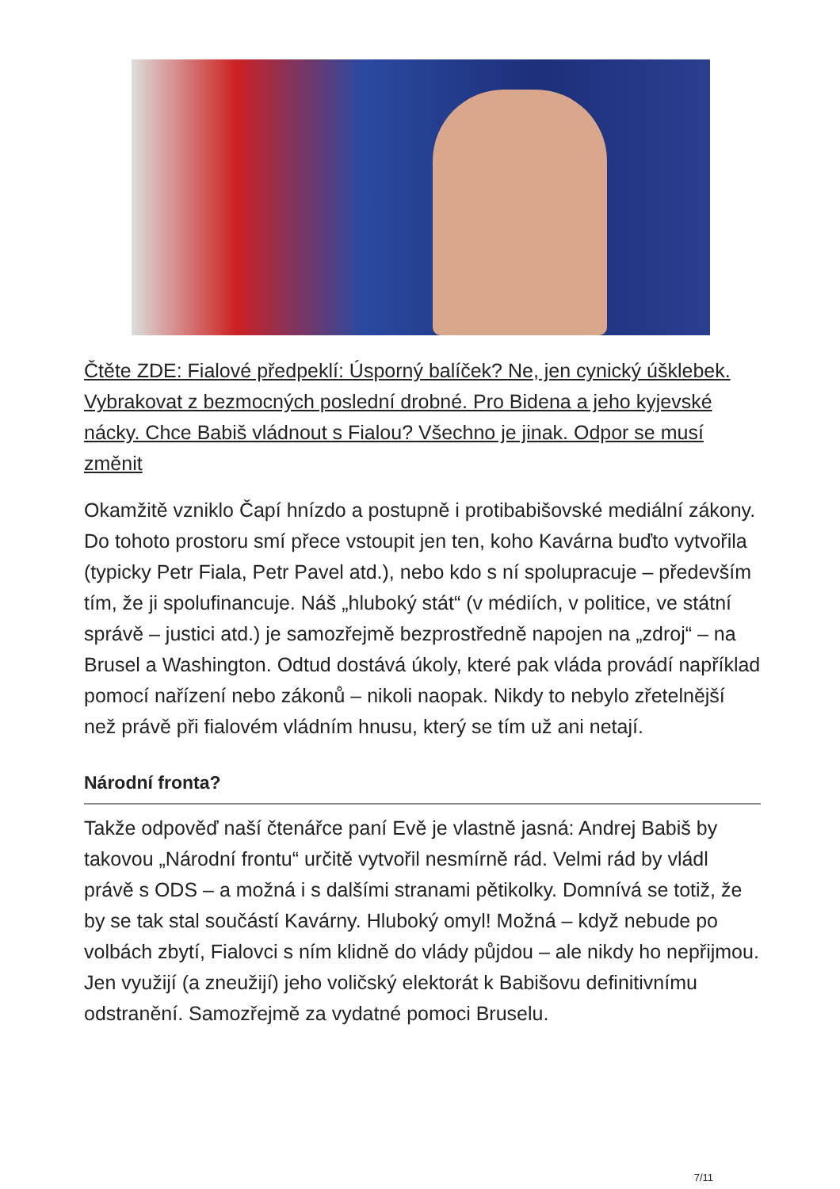Čtěte ZDE: Fialové předpeklí: Úsporný balíček? Ne, jen cynický úšklebek. Vybrakovat z bezmocných poslední drobné. Pro Bidena a jeho kyjevské nácky. Chce Babiš vládnout s Fialou? Všechno je jinak. Odpor se musí změnit
Okamžitě vzniklo Čapí hnízdo a postupně i protibabišovské mediální zákony. Do tohoto prostoru smí přece vstoupit jen ten, koho Kavárna buďto vytvořila (typicky Petr Fiala, Petr Pavel atd.), nebo kdo s ní spolupracuje – především tím, že ji spolufinancuje. Náš „hluboký stát“ (v médiích, v politice, ve státní správě – justici atd.) je samozřejmě bezprostředně napojen na „zdroj“ – na Brusel a Washington. Odtud dostává úkoly, které pak vláda provádí například pomocí nařízení nebo zákonů – nikoli naopak. Nikdy to nebylo zřetelnější než právě při fialovém vládním hnusu, který se tím už ani netají.
Národní fronta?
Takže odpověď naší čtenářce paní Evě je vlastně jasná: Andrej Babiš by takovou „Národní frontu“ určitě vytvořil nesmírně rád. Velmi rád by vládl právě s ODS – a možná i s dalšími stranami pětikolky. Domnívá se totiž, že by se tak stal součástí Kavárny. Hluboký omyl! Možná – když nebude po volbách zbytí, Fialovci s ním klidně do vlády půjdou – ale nikdy ho nepřijmou. Jen využijí (a zneužijí) jeho voličský elektorát k Babišovu definitivnímu odstranění. Samozřejmě za vydatné pomoci Bruselu.
7/11